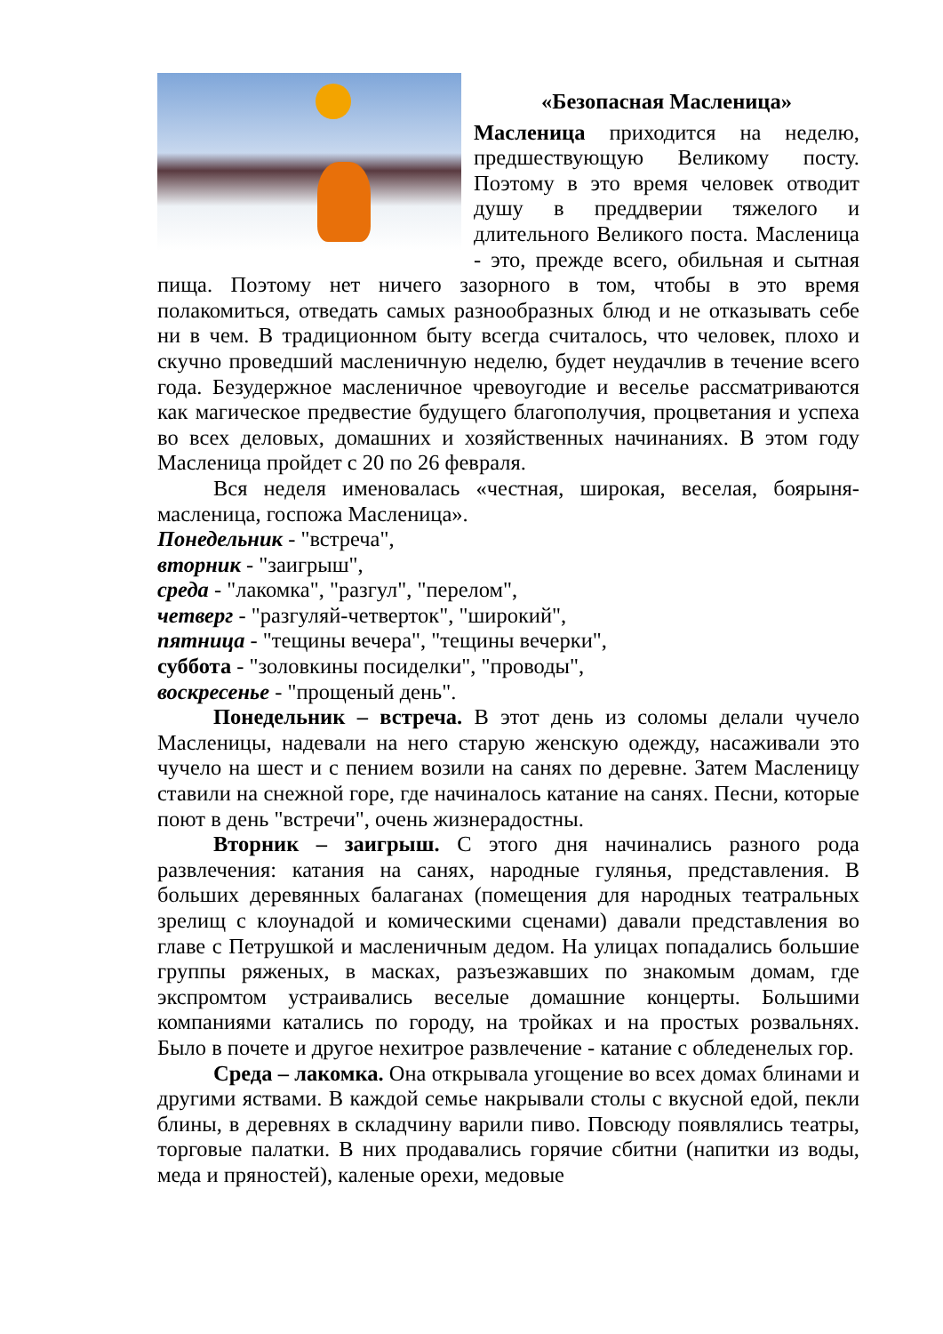«Безопасная Масленица»
Масленица приходится на неделю, предшествующую Великому посту. Поэтому в это время человек отводит душу в преддверии тяжелого и длительного Великого поста. Масленица - это, прежде всего, обильная и сытная пища. Поэтому нет ничего зазорного в том, чтобы в это время полакомиться, отведать самых разнообразных блюд и не отказывать себе ни в чем. В традиционном быту всегда считалось, что человек, плохо и скучно проведший масленичную неделю, будет неудачлив в течение всего года. Безудержное масленичное чревоугодие и веселье рассматриваются как магическое предвестие будущего благополучия, процветания и успеха во всех деловых, домашних и хозяйственных начинаниях. В этом году Масленица пройдет с 20 по 26 февраля.
Вся неделя именовалась «честная, широкая, веселая, боярыня-масленица, госпожа Масленица».
Понедельник - "встреча",
вторник - "заигрыш",
среда - "лакомка", "разгул", "перелом",
четверг - "разгуляй-четверток", "широкий",
пятница - "тещины вечера", "тещины вечерки",
суббота - "золовкины посиделки", "проводы",
воскресенье - "прощеный день".
Понедельник – встреча. В этот день из соломы делали чучело Масленицы, надевали на него старую женскую одежду, насаживали это чучело на шест и с пением возили на санях по деревне. Затем Масленицу ставили на снежной горе, где начиналось катание на санях. Песни, которые поют в день "встречи", очень жизнерадостны.
Вторник – заигрыш. С этого дня начинались разного рода развлечения: катания на санях, народные гулянья, представления. В больших деревянных балаганах (помещения для народных театральных зрелищ с клоунадой и комическими сценами) давали представления во главе с Петрушкой и масленичным дедом. На улицах попадались большие группы ряженых, в масках, разъезжавших по знакомым домам, где экспромтом устраивались веселые домашние концерты. Большими компаниями катались по городу, на тройках и на простых розвальнях. Было в почете и другое нехитрое развлечение - катание с обледенелых гор.
Среда – лакомка. Она открывала угощение во всех домах блинами и другими яствами. В каждой семье накрывали столы с вкусной едой, пекли блины, в деревнях в складчину варили пиво. Повсюду появлялись театры, торговые палатки. В них продавались горячие сбитни (напитки из воды, меда и пряностей), каленые орехи, медовые